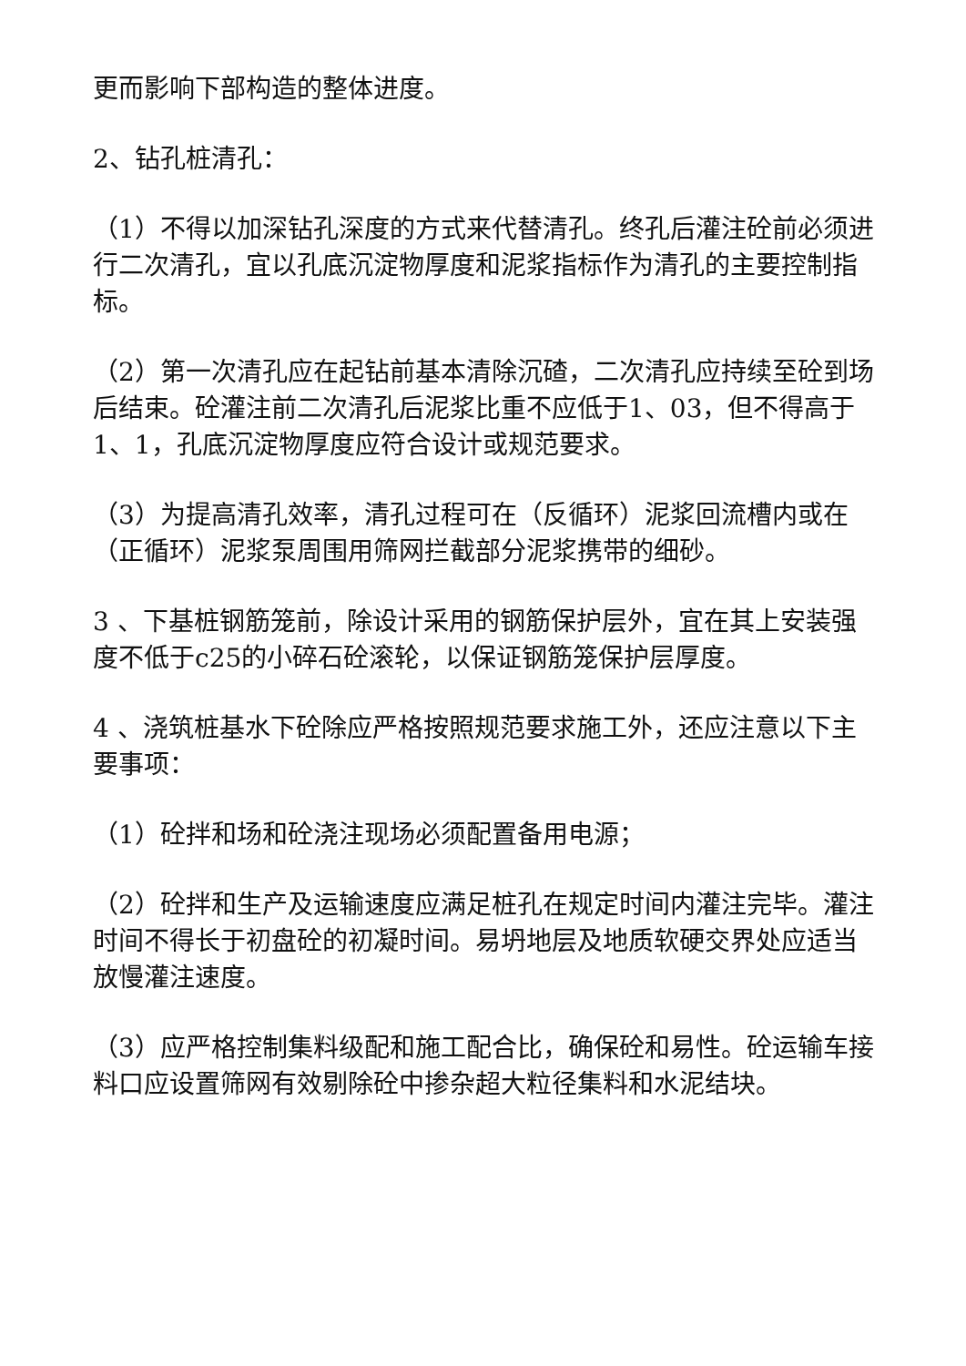更而影响下部构造的整体进度。
2、钻孔桩清孔：
（1）不得以加深钻孔深度的方式来代替清孔。终孔后灌注砼前必须进行二次清孔，宜以孔底沉淀物厚度和泥浆指标作为清孔的主要控制指标。
（2）第一次清孔应在起钻前基本清除沉碴，二次清孔应持续至砼到场后结束。砼灌注前二次清孔后泥浆比重不应低于1、03，但不得高于1、1，孔底沉淀物厚度应符合设计或规范要求。
（3）为提高清孔效率，清孔过程可在（反循环）泥浆回流槽内或在（正循环）泥浆泵周围用筛网拦截部分泥浆携带的细砂。
3 、下基桩钢筋笼前，除设计采用的钢筋保护层外，宜在其上安装强度不低于c25的小碎石砼滚轮，以保证钢筋笼保护层厚度。
4 、浇筑桩基水下砼除应严格按照规范要求施工外，还应注意以下主要事项：
（1）砼拌和场和砼浇注现场必须配置备用电源；
（2）砼拌和生产及运输速度应满足桩孔在规定时间内灌注完毕。灌注时间不得长于初盘砼的初凝时间。易坍地层及地质软硬交界处应适当放慢灌注速度。
（3）应严格控制集料级配和施工配合比，确保砼和易性。砼运输车接料口应设置筛网有效剔除砼中掺杂超大粒径集料和水泥结块。